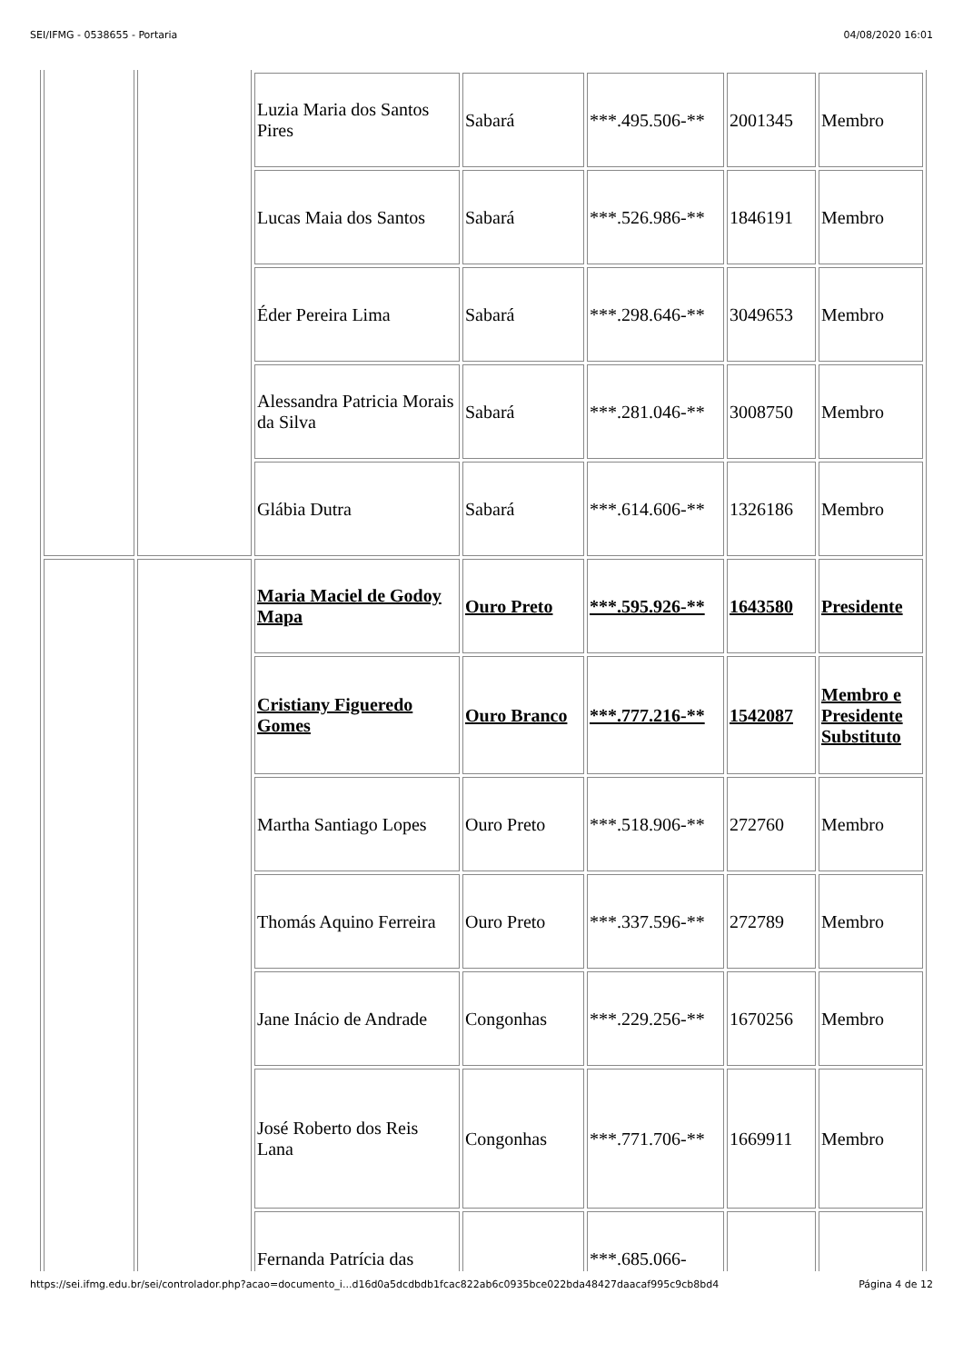SEI/IFMG - 0538655 - Portaria 04/08/2020 16:01
| | | Luzia Maria dos Santos Pires | Sabará | ***.495.506-** | 2001345 | Membro |
| | | Lucas Maia dos Santos | Sabará | ***.526.986-** | 1846191 | Membro |
| | | Éder Pereira Lima | Sabará | ***.298.646-** | 3049653 | Membro |
| | | Alessandra Patricia Morais da Silva | Sabará | ***.281.046-** | 3008750 | Membro |
| | | Glábia Dutra | Sabará | ***.614.606-** | 1326186 | Membro |
| | | Maria Maciel de Godoy Mapa | Ouro Preto | ***.595.926-** | 1643580 | Presidente |
| | | Cristiany Figueredo Gomes | Ouro Branco | ***.777.216-** | 1542087 | Membro e Presidente Substituto |
| | | Martha Santiago Lopes | Ouro Preto | ***.518.906-** | 272760 | Membro |
| | | Thomás Aquino Ferreira | Ouro Preto | ***.337.596-** | 272789 | Membro |
| | | Jane Inácio de Andrade | Congonhas | ***.229.256-** | 1670256 | Membro |
| | | José Roberto dos Reis Lana | Congonhas | ***.771.706-** | 1669911 | Membro |
| | | Fernanda Patrícia das | | ***.685.066- | | |
https://sei.ifmg.edu.br/sei/controlador.php?acao=documento_i...d16d0a5dcdbdb1fcac822ab6c0935bce022bda48427daacaf995c9cb8bd4 Página 4 de 12